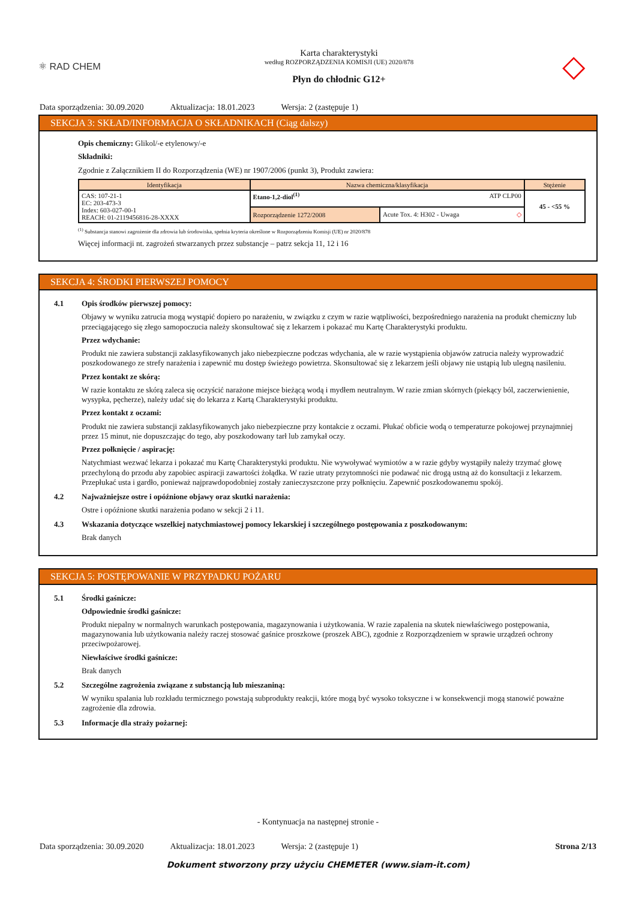⚛ RAD CHEM
Karta charakterystyki
według ROZPORZĄDZENIA KOMISJI (UE) 2020/878
Płyn do chłodnic G12+
◇
Data sporządzenia: 30.09.2020 Aktualizacja: 18.01.2023 Wersja: 2 (zastępuje 1)
SEKCJA 3: SKŁAD/INFORMACJA O SKŁADNIKACH (Ciąg dalszy)
Opis chemiczny: Glikol/-e etylenowy/-e
Składniki:
Zgodnie z Załącznikiem II do Rozporządzenia (WE) nr 1907/2006 (punkt 3), Produkt zawiera:
| Identyfikacja | Nazwa chemiczna/klasyfikacja | | Stężenie |
| --- | --- | --- | --- |
| CAS: 107-21-1 EC: 203-473-3 Index: 603-027-00-1 REACH: 01-2119456816-28-XXXX | Etano-1,2-diol<sup>(1)</sup> ATP CLP00 | | 45 - <55 % |
| | Rozporządzenie 1272/2008 | Acute Tox. 4: H302 - Uwaga ◇ | |
<sup>(1)</sup> Substancja stanowi zagrożenie dla zdrowia lub środowiska, spełnia kryteria określone w Rozporządzeniu Komisji (UE) nr 2020/878
Więcej informacji nt. zagrożeń stwarzanych przez substancje – patrz sekcja 11, 12 i 16
SEKCJA 4: ŚRODKI PIERWSZEJ POMOCY
4.1 Opis środków pierwszej pomocy:
Objawy w wyniku zatrucia mogą wystąpić dopiero po narażeniu, w związku z czym w razie wątpliwości, bezpośredniego narażenia na produkt chemiczny lub przeciągającego się złego samopoczucia należy skonsultować się z lekarzem i pokazać mu Kartę Charakterystyki produktu.
Przez wdychanie:
Produkt nie zawiera substancji zaklasyfikowanych jako niebezpieczne podczas wdychania, ale w razie wystąpienia objawów zatrucia należy wyprowadzić poszkodowanego ze strefy narażenia i zapewnić mu dostęp świeżego powietrza. Skonsultować się z lekarzem jeśli objawy nie ustąpią lub ulegną nasileniu.
Przez kontakt ze skórą:
W razie kontaktu ze skórą zaleca się oczyścić narażone miejsce bieżącą wodą i mydłem neutralnym. W razie zmian skórnych (piekący ból, zaczerwienienie, wysypka, pęcherze), należy udać się do lekarza z Kartą Charakterystyki produktu.
Przez kontakt z oczami:
Produkt nie zawiera substancji zaklasyfikowanych jako niebezpieczne przy kontakcie z oczami. Płukać obficie wodą o temperaturze pokojowej przynajmniej przez 15 minut, nie dopuszczając do tego, aby poszkodowany tarł lub zamykał oczy.
Przez połknięcie / aspirację:
Natychmiast wezwać lekarza i pokazać mu Kartę Charakterystyki produktu. Nie wywoływać wymiotów a w razie gdyby wystąpiły należy trzymać głowę przechyloną do przodu aby zapobiec aspiracji zawartości żołądka. W razie utraty przytomności nie podawać nic drogą ustną aż do konsultacji z lekarzem. Przepłukać usta i gardło, ponieważ najprawdopodobniej zostały zanieczyszczone przy połknięciu. Zapewnić poszkodowanemu spokój.
4.2 Najważniejsze ostre i opóźnione objawy oraz skutki narażenia:
Ostre i opóźnione skutki narażenia podano w sekcji 2 i 11.
4.3 Wskazania dotyczące wszelkiej natychmiastowej pomocy lekarskiej i szczególnego postępowania z poszkodowanym:
Brak danych
SEKCJA 5: POSTĘPOWANIE W PRZYPADKU POŻARU
5.1 Środki gaśnicze:
Odpowiednie środki gaśnicze:
Produkt niepalny w normalnych warunkach postępowania, magazynowania i użytkowania. W razie zapalenia na skutek niewłaściwego postępowania, magazynowania lub użytkowania należy raczej stosować gaśnice proszkowe (proszek ABC), zgodnie z Rozporządzeniem w sprawie urządzeń ochrony przeciwpożarowej.
Niewłaściwe środki gaśnicze:
Brak danych
5.2 Szczególne zagrożenia związane z substancją lub mieszaniną:
W wyniku spalania lub rozkładu termicznego powstają subprodukty reakcji, które mogą być wysoko toksyczne i w konsekwencji mogą stanowić poważne zagrożenie dla zdrowia.
5.3 Informacje dla straży pożarnej:
- Kontynuacja na następnej stronie -
Data sporządzenia: 30.09.2020 Aktualizacja: 18.01.2023 Wersja: 2 (zastępuje 1) Strona 2/13
Dokument stworzony przy użyciu CHEMETER (www.siam-it.com)